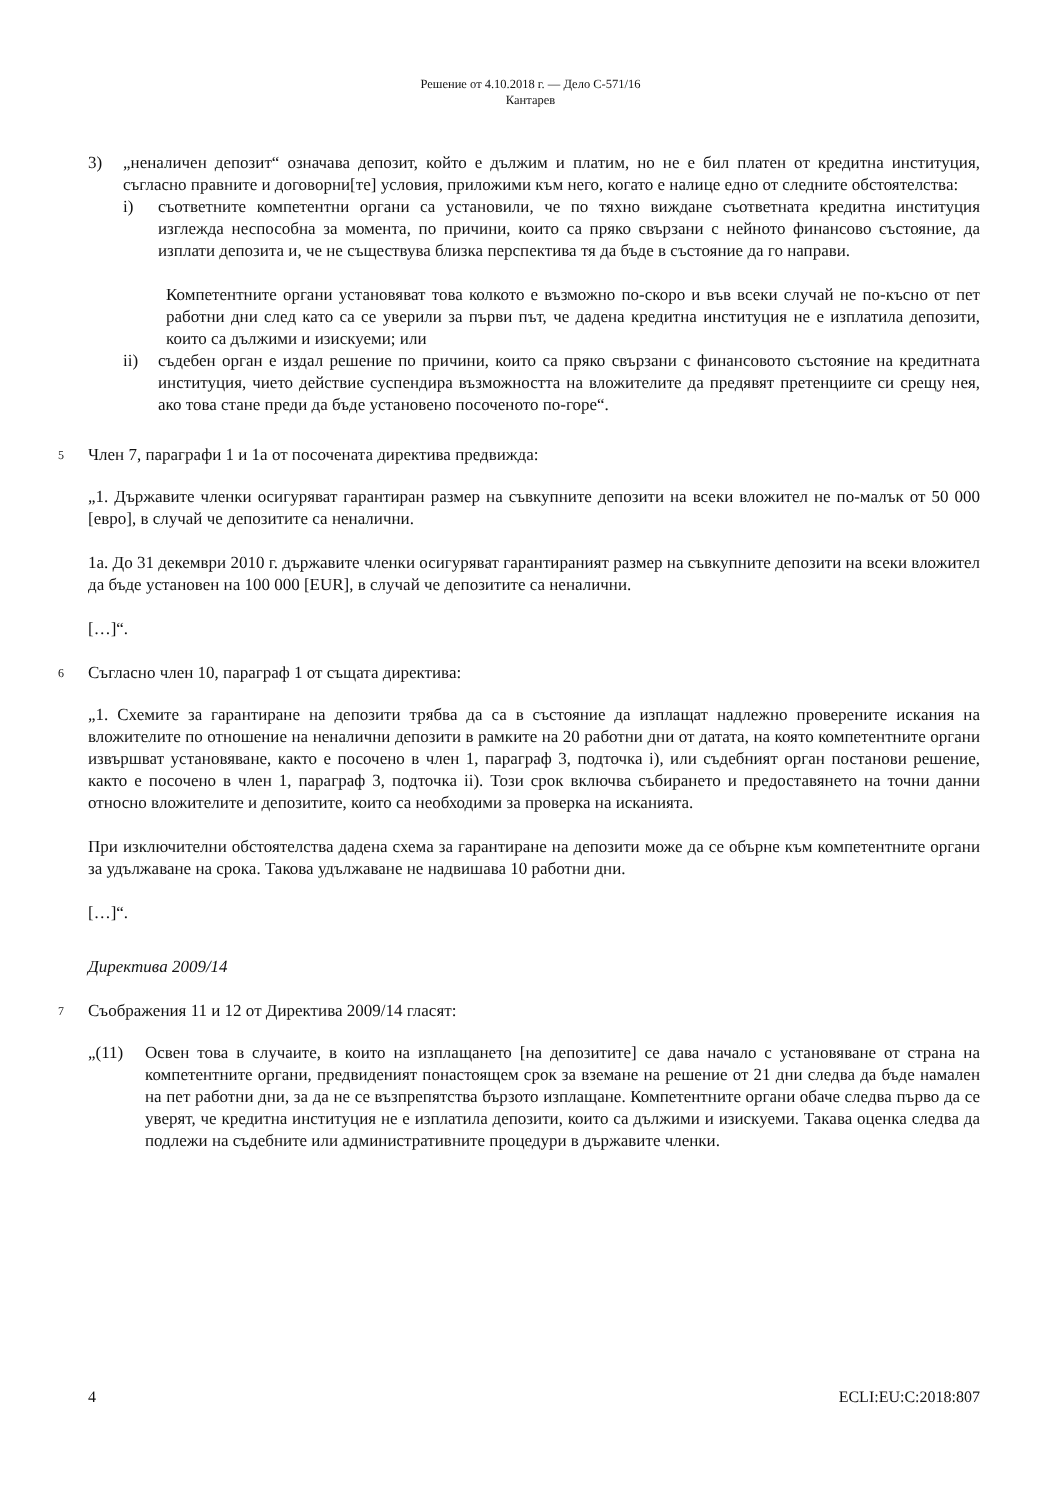Решение от 4.10.2018 г. — Дело C-571/16
Кантарев
3) „неналичен депозит“ означава депозит, който е дължим и платим, но не е бил платен от кредитна институция, съгласно правните и договорни[те] условия, приложими към него, когато е налице едно от следните обстоятелства:
i) съответните компетентни органи са установили, че по тяхно виждане съответната кредитна институция изглежда неспособна за момента, по причини, които са пряко свързани с нейното финансово състояние, да изплати депозита и, че не съществува близка перспектива тя да бъде в състояние да го направи.
Компетентните органи установяват това колкото е възможно по-скоро и във всеки случай не по-късно от пет работни дни след като са се уверили за първи път, че дадена кредитна институция не е изплатила депозити, които са дължими и изискуеми; или
ii) съдебен орган е издал решение по причини, които са пряко свързани с финансовото състояние на кредитната институция, чието действие суспендира възможността на вложителите да предявят претенциите си срещу нея, ако това стане преди да бъде установено посоченото по-горе“.
5 Член 7, параграфи 1 и 1а от посочената директива предвижда:
„1. Държавите членки осигуряват гарантиран размер на съвкупните депозити на всеки вложител не по-малък от 50 000 [евро], в случай че депозитите са неналични.
1а. До 31 декември 2010 г. държавите членки осигуряват гарантираният размер на съвкупните депозити на всеки вложител да бъде установен на 100 000 [EUR], в случай че депозитите са неналични.
[…]“.
6 Съгласно член 10, параграф 1 от същата директива:
„1. Схемите за гарантиране на депозити трябва да са в състояние да изплащат надлежно проверените искания на вложителите по отношение на неналични депозити в рамките на 20 работни дни от датата, на която компетентните органи извършват установяване, както е посочено в член 1, параграф 3, подточка i), или съдебният орган постанови решение, както е посочено в член 1, параграф 3, подточка ii). Този срок включва събирането и предоставянето на точни данни относно вложителите и депозитите, които са необходими за проверка на исканията.
При изключителни обстоятелства дадена схема за гарантиране на депозити може да се обърне към компетентните органи за удължаване на срока. Такова удължаване не надвишава 10 работни дни.
[…]“.
Директива 2009/14
7 Съображения 11 и 12 от Директива 2009/14 гласят:
„(11) Освен това в случаите, в които на изплащането [на депозитите] се дава начало с установяване от страна на компетентните органи, предвиденият понастоящем срок за вземане на решение от 21 дни следва да бъде намален на пет работни дни, за да не се възпрепятства бързото изплащане. Компетентните органи обаче следва първо да се уверят, че кредитна институция не е изплатила депозити, които са дължими и изискуеми. Такава оценка следва да подлежи на съдебните или административните процедури в държавите членки.
4 ECLI:EU:C:2018:807